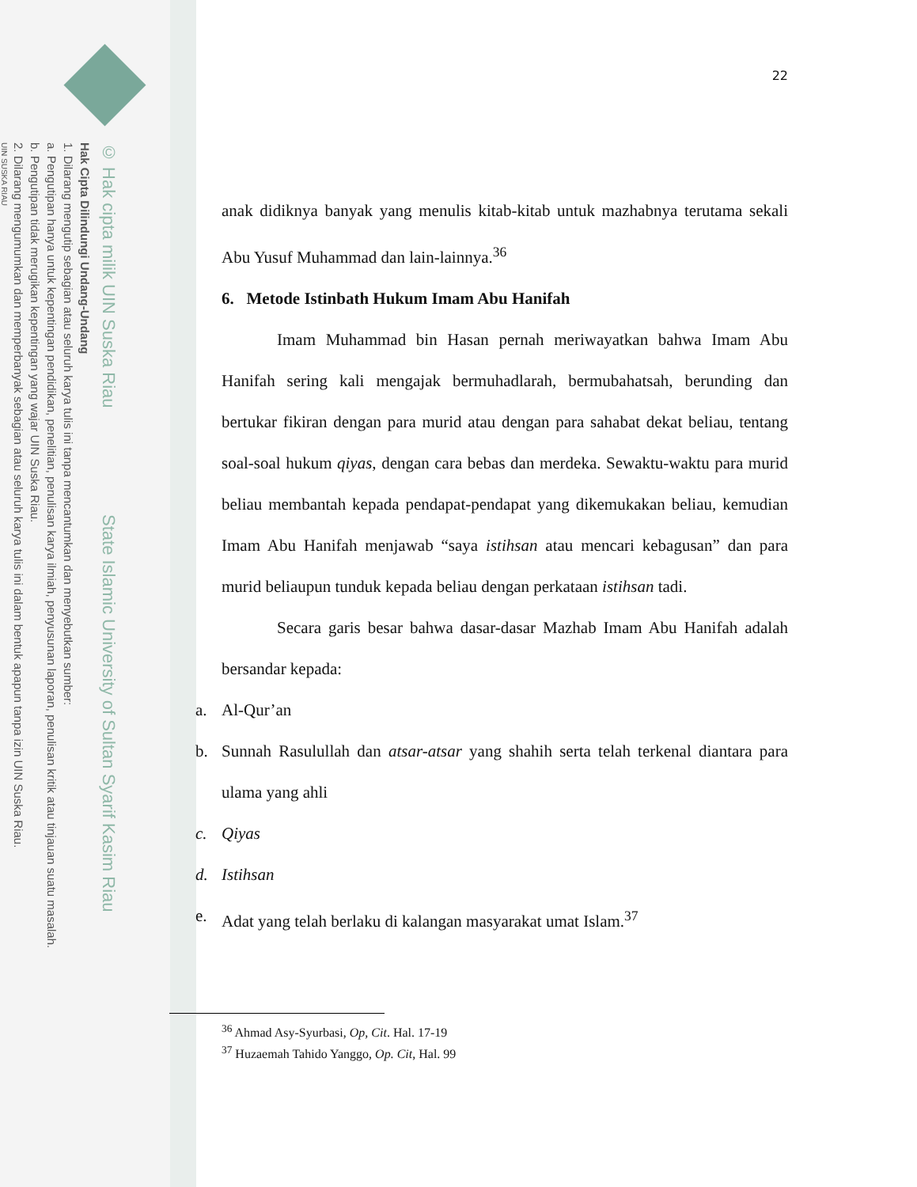© Hak cipta milik UIN Suska Riau State Islamic University of Sultan Syarif Kasim Riau
Hak Cipta Dilindungi Undang-Undang
1. Dilarang mengutip sebagian atau seluruh karya tulis ini tanpa mencantumkan dan menyebutkan sumber:
a. Pengutipan hanya untuk kepentingan pendidikan, penelitian, penulisan karya ilmiah, penyusunan laporan, penulisan kritik atau tinjauan suatu masalah.
b. Pengutipan tidak merugikan kepentingan yang wajar UIN Suska Riau.
2. Dilarang mengumumkan dan memperbanyak sebagian atau seluruh karya tulis ini dalam bentuk apapun tanpa izin UIN Suska Riau.
UIN SUSKA RIAU
22
anak didiknya banyak yang menulis kitab-kitab untuk mazhabnya terutama sekali Abu Yusuf Muhammad dan lain-lainnya.<sup>36</sup>
6. Metode Istinbath Hukum Imam Abu Hanifah
Imam Muhammad bin Hasan pernah meriwayatkan bahwa Imam Abu Hanifah sering kali mengajak bermuhadlarah, bermubahatsah, berunding dan bertukar fikiran dengan para murid atau dengan para sahabat dekat beliau, tentang soal-soal hukum qiyas, dengan cara bebas dan merdeka. Sewaktu-waktu para murid beliau membantah kepada pendapat-pendapat yang dikemukakan beliau, kemudian Imam Abu Hanifah menjawab “saya istihsan atau mencari kebagusan” dan para murid beliaupun tunduk kepada beliau dengan perkataan istihsan tadi.
Secara garis besar bahwa dasar-dasar Mazhab Imam Abu Hanifah adalah bersandar kepada:
a. Al-Qur’an
b. Sunnah Rasulullah dan atsar-atsar yang shahih serta telah terkenal diantara para ulama yang ahli
c. Qiyas
d. Istihsan
e. Adat yang telah berlaku di kalangan masyarakat umat Islam.<sup>37</sup>
<sup>36</sup> Ahmad Asy-Syurbasi, Op, Cit. Hal. 17-19
<sup>37</sup> Huzaemah Tahido Yanggo, Op. Cit, Hal. 99